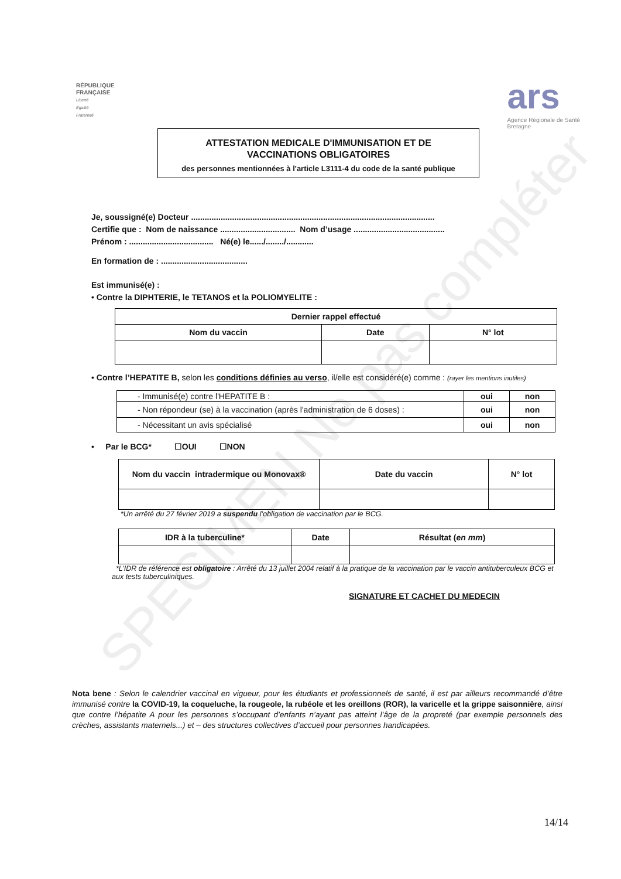SPECIMEN Ne pas compléter
RÉPUBLIQUE
FRANÇAISE
Liberté
Égalité
Fraternité
ars
Agence Régionale de Santé
Bretagne
ATTESTATION MEDICALE D'IMMUNISATION ET DE
VACCINATIONS OBLIGATOIRES
des personnes mentionnées à l'article L3111-4 du code de la santé publique
Je, soussigné(e) Docteur ...........................................................................................................
Certifie que : Nom de naissance ................................. Nom d’usage ........................................
Prénom : ..................................... Né(e) le....../......../............
En formation de : ......................................
Est immunisé(e) :
• Contre la DIPHTERIE, le TETANOS et la POLIOMYELITE :
| Dernier rappel effectué | | |
| --- | --- | --- |
| Nom du vaccin | Date | N° lot |
• Contre l’HEPATITE B, selon les conditions définies au verso, il/elle est considéré(e) comme : (rayer les mentions inutiles)
| - Immunisé(e) contre l'HEPATITE B : | oui | non |
| - Non répondeur (se) à la vaccination (après l'administration de 6 doses) : | oui | non |
| - Nécessitant un avis spécialisé | oui | non |
• Par le BCG* ☐OUI ☐NON
| Nom du vaccin intradermique ou Monovax® | Date du vaccin | N° lot |
| --- | --- | --- |
*Un arrêté du 27 février 2019 a suspendu l’obligation de vaccination par le BCG.
| IDR à la tuberculine* | Date | Résultat ( en mm ) |
| --- | --- | --- |
*L’IDR de référence est obligatoire : Arrêté du 13 juillet 2004 relatif à la pratique de la vaccination par le vaccin antituberculeux BCG et aux tests tuberculiniques.
SIGNATURE ET CACHET DU MEDECIN
Nota bene : Selon le calendrier vaccinal en vigueur, pour les étudiants et professionnels de santé, il est par ailleurs recommandé d’être immunisé contre la COVID-19, la coqueluche, la rougeole, la rubéole et les oreillons (ROR), la varicelle et la grippe saisonnière, ainsi que contre l’hépatite A pour les personnes s’occupant d’enfants n’ayant pas atteint l’âge de la propreté (par exemple personnels des crèches, assistants maternels...) et – des structures collectives d’accueil pour personnes handicapées.
14/14